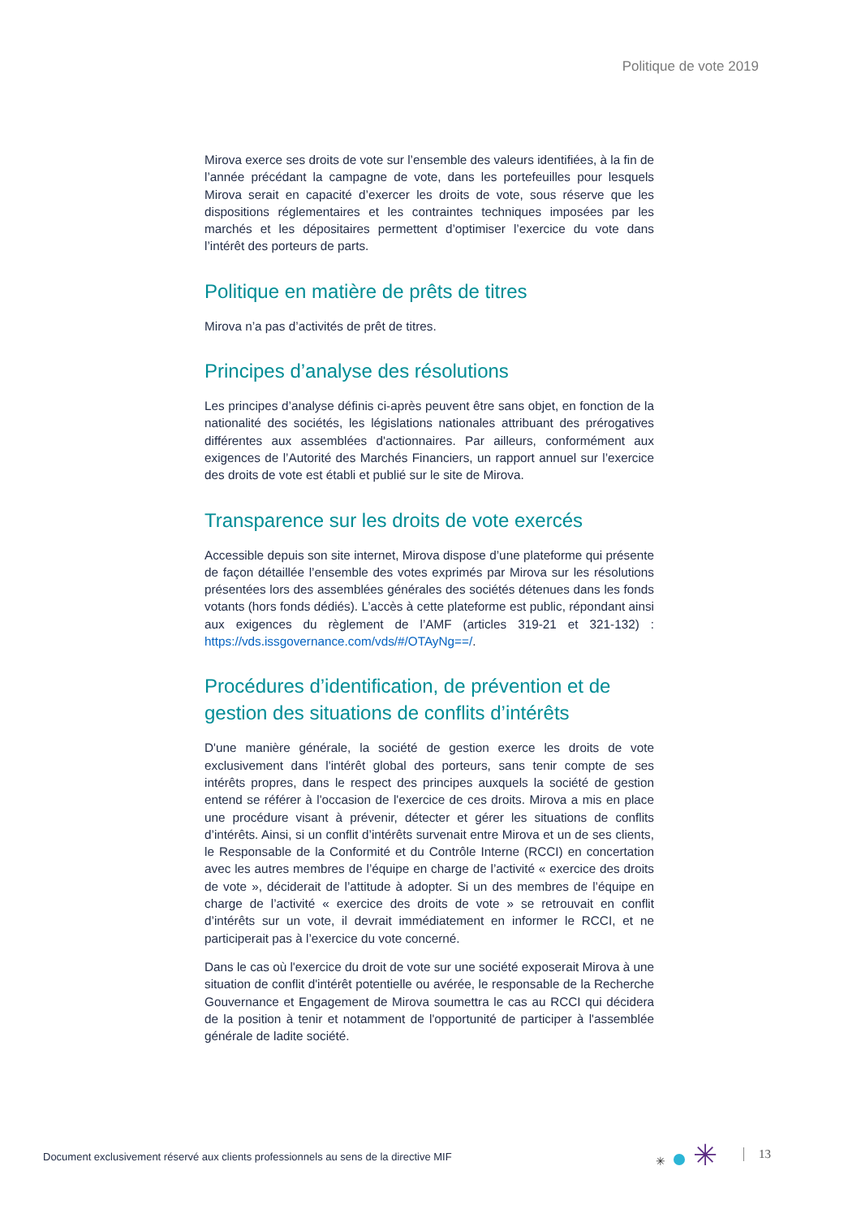Politique de vote 2019
Mirova exerce ses droits de vote sur l’ensemble des valeurs identifiées, à la fin de l’année précédant la campagne de vote, dans les portefeuilles pour lesquels Mirova serait en capacité d’exercer les droits de vote, sous réserve que les dispositions réglementaires et les contraintes techniques imposées par les marchés et les dépositaires permettent d’optimiser l’exercice du vote dans l’intérêt des porteurs de parts.
Politique en matière de prêts de titres
Mirova n’a pas d’activités de prêt de titres.
Principes d’analyse des résolutions
Les principes d’analyse définis ci-après peuvent être sans objet, en fonction de la nationalité des sociétés, les législations nationales attribuant des prérogatives différentes aux assemblées d'actionnaires. Par ailleurs, conformément aux exigences de l’Autorité des Marchés Financiers, un rapport annuel sur l’exercice des droits de vote est établi et publié sur le site de Mirova.
Transparence sur les droits de vote exercés
Accessible depuis son site internet, Mirova dispose d’une plateforme qui présente de façon détaillée l’ensemble des votes exprimés par Mirova sur les résolutions présentées lors des assemblées générales des sociétés détenues dans les fonds votants (hors fonds dédiés). L’accès à cette plateforme est public, répondant ainsi aux exigences du règlement de l’AMF (articles 319-21 et 321-132) : https://vds.issgovernance.com/vds/#/OTAyNg==/.
Procédures d’identification, de prévention et de gestion des situations de conflits d’intérêts
D'une manière générale, la société de gestion exerce les droits de vote exclusivement dans l'intérêt global des porteurs, sans tenir compte de ses intérêts propres, dans le respect des principes auxquels la société de gestion entend se référer à l'occasion de l'exercice de ces droits. Mirova a mis en place une procédure visant à prévenir, détecter et gérer les situations de conflits d’intérêts. Ainsi, si un conflit d’intérêts survenait entre Mirova et un de ses clients, le Responsable de la Conformité et du Contrôle Interne (RCCI) en concertation avec les autres membres de l’équipe en charge de l’activité « exercice des droits de vote », déciderait de l’attitude à adopter. Si un des membres de l’équipe en charge de l’activité « exercice des droits de vote » se retrouvait en conflit d’intérêts sur un vote, il devrait immédiatement en informer le RCCI, et ne participerait pas à l’exercice du vote concerné.
Dans le cas où l'exercice du droit de vote sur une société exposerait Mirova à une situation de conflit d'intérêt potentielle ou avérée, le responsable de la Recherche Gouvernance et Engagement de Mirova soumettra le cas au RCCI qui décidera de la position à tenir et notamment de l'opportunité de participer à l'assemblée générale de ladite société.
Document exclusivement réservé aux clients professionnels au sens de la directive MIF
✳ ✳ 13